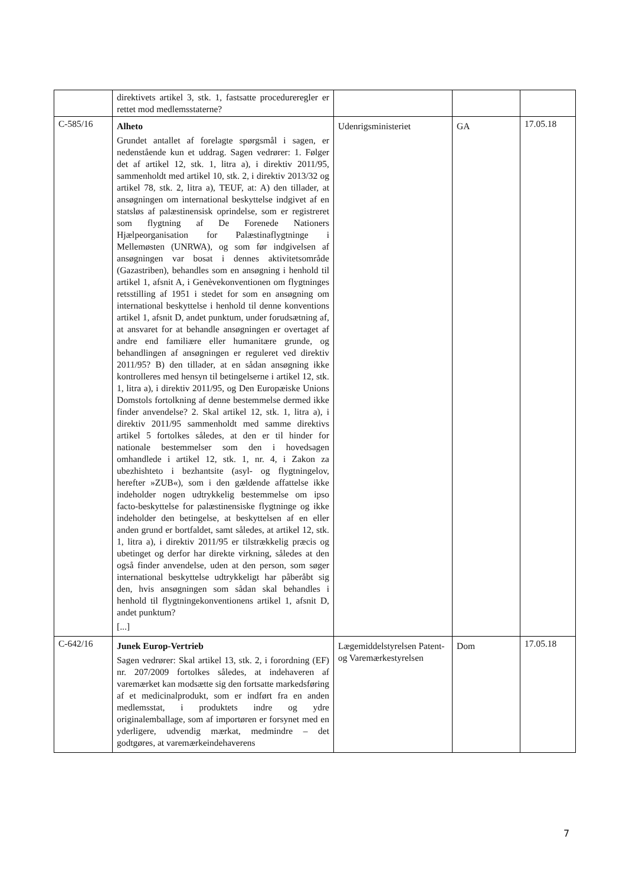| | direktivets artikel 3, stk. 1, fastsatte procedureregler er rettet mod medlemsstaterne? | | | |
| C-585/16 | Alheto Grundet antallet af forelagte spørgsmål i sagen, er nedenstående kun et uddrag. Sagen vedrører: 1. Følger det af artikel 12, stk. 1, litra a), i direktiv 2011/95, sammenholdt med artikel 10, stk. 2, i direktiv 2013/32 og artikel 78, stk. 2, litra a), TEUF, at: A) den tillader, at ansøgningen om international beskyttelse indgivet af en statsløs af palæstinensisk oprindelse, som er registreret som flygtning af De Forenede Nationers Hjælpeorganisation for Palæstinaflygtninge i Mellemøsten (UNRWA), og som før indgivelsen af ansøgningen var bosat i dennes aktivitetsområde (Gazastriben), behandles som en ansøgning i henhold til artikel 1, afsnit A, i Genèvekonventionen om flygtninges retsstilling af 1951 i stedet for som en ansøgning om international beskyttelse i henhold til denne konventions artikel 1, afsnit D, andet punktum, under forudsætning af, at ansvaret for at behandle ansøgningen er overtaget af andre end familiære eller humanitære grunde, og behandlingen af ansøgningen er reguleret ved direktiv 2011/95? B) den tillader, at en sådan ansøgning ikke kontrolleres med hensyn til betingelserne i artikel 12, stk. 1, litra a), i direktiv 2011/95, og Den Europæiske Unions Domstols fortolkning af denne bestemmelse dermed ikke finder anvendelse? 2. Skal artikel 12, stk. 1, litra a), i direktiv 2011/95 sammenholdt med samme direktivs artikel 5 fortolkes således, at den er til hinder for nationale bestemmelser som den i hovedsagen omhandlede i artikel 12, stk. 1, nr. 4, i Zakon za ubezhishteto i bezhantsite (asyl- og flygtningelov, herefter »ZUB«), som i den gældende affattelse ikke indeholder nogen udtrykkelig bestemmelse om ipso facto-beskyttelse for palæstinensiske flygtninge og ikke indeholder den betingelse, at beskyttelsen af en eller anden grund er bortfaldet, samt således, at artikel 12, stk. 1, litra a), i direktiv 2011/95 er tilstrækkelig præcis og ubetinget og derfor har direkte virkning, således at den også finder anvendelse, uden at den person, som søger international beskyttelse udtrykkeligt har påberåbt sig den, hvis ansøgningen som sådan skal behandles i henhold til flygtningekonventionens artikel 1, afsnit D, andet punktum? [...] | Udenrigsministeriet | GA | 17.05.18 |
| C-642/16 | Junek Europ-Vertrieb Sagen vedrører: Skal artikel 13, stk. 2, i forordning (EF) nr. 207/2009 fortolkes således, at indehaveren af varemærket kan modsætte sig den fortsatte markedsføring af et medicinalprodukt, som er indført fra en anden medlemsstat, i produktets indre og ydre originalemballage, som af importøren er forsynet med en yderligere, udvendig mærkat, medmindre – det godtgøres, at varemærkeindehaverens | Lægemiddelstyrelsen Patent- og Varemærkestyrelsen | Dom | 17.05.18 |
7